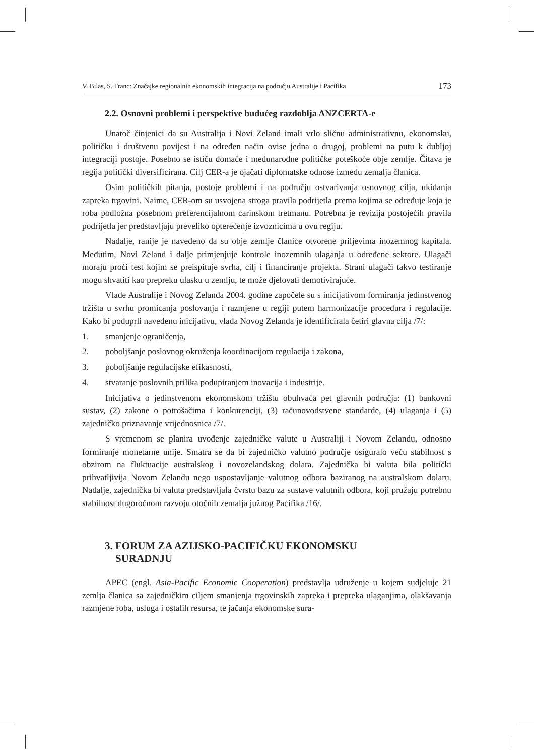V. Bilas, S. Franc: Značajke regionalnih ekonomskih integracija na području Australije i Pacifika 173
2.2. Osnovni problemi i perspektive budućeg razdoblja ANZCERTA-e
Unatoč činjenici da su Australija i Novi Zeland imali vrlo sličnu administrativnu, ekonomsku, političku i društvenu povijest i na određen način ovise jedna o drugoj, problemi na putu k dubljoj integraciji postoje. Posebno se ističu domaće i međunarodne političke poteškoće obje zemlje. Čitava je regija politički diversificirana. Cilj CER-a je ojačati diplomatske odnose između zemalja članica.
Osim političkih pitanja, postoje problemi i na području ostvarivanja osnovnog cilja, ukidanja zapreka trgovini. Naime, CER-om su usvojena stroga pravila podrijetla prema kojima se određuje koja je roba podložna posebnom preferencijalnom carinskom tretmanu. Potrebna je revizija postojećih pravila podrijetla jer predstavljaju preveliko opterećenje izvoznicima u ovu regiju.
Nadalje, ranije je navedeno da su obje zemlje članice otvorene priljevima inozemnog kapitala. Međutim, Novi Zeland i dalje primjenjuje kontrole inozemnih ulaganja u određene sektore. Ulagači moraju proći test kojim se preispituje svrha, cilj i financiranje projekta. Strani ulagači takvo testiranje mogu shvatiti kao prepreku ulasku u zemlju, te može djelovati demotivirajuće.
Vlade Australije i Novog Zelanda 2004. godine započele su s inicijativom formiranja jedinstvenog tržišta u svrhu promicanja poslovanja i razmjene u regiji putem harmonizacije procedura i regulacije. Kako bi poduprli navedenu inicijativu, vlada Novog Zelanda je identificirala četiri glavna cilja /7/:
1. smanjenje ograničenja,
2. poboljšanje poslovnog okruženja koordinacijom regulacija i zakona,
3. poboljšanje regulacijske efikasnosti,
4. stvaranje poslovnih prilika podupiranjem inovacija i industrije.
Inicijativa o jedinstvenom ekonomskom tržištu obuhvaća pet glavnih područja: (1) bankovni sustav, (2) zakone o potrošačima i konkurenciji, (3) računovodstvene standarde, (4) ulaganja i (5) zajedničko priznavanje vrijednosnica /7/.
S vremenom se planira uvođenje zajedničke valute u Australiji i Novom Zelandu, odnosno formiranje monetarne unije. Smatra se da bi zajedničko valutno područje osiguralo veću stabilnost s obzirom na fluktuacije australskog i novozelandskog dolara. Zajednička bi valuta bila politički prihvatljivija Novom Zelandu nego uspostavljanje valutnog odbora baziranog na australskom dolaru. Nadalje, zajednička bi valuta predstavljala čvrstu bazu za sustave valutnih odbora, koji pružaju potrebnu stabilnost dugoročnom razvoju otočnih zemalja južnog Pacifika /16/.
3. FORUM ZA AZIJSKO-PACIFIČKU EKONOMSKU
SURADNJU
APEC (engl. Asia-Pacific Economic Cooperation) predstavlja udruženje u kojem sudjeluje 21 zemlja članica sa zajedničkim ciljem smanjenja trgovinskih zapreka i prepreka ulaganjima, olakšavanja razmjene roba, usluga i ostalih resursa, te jačanja ekonomske sura-